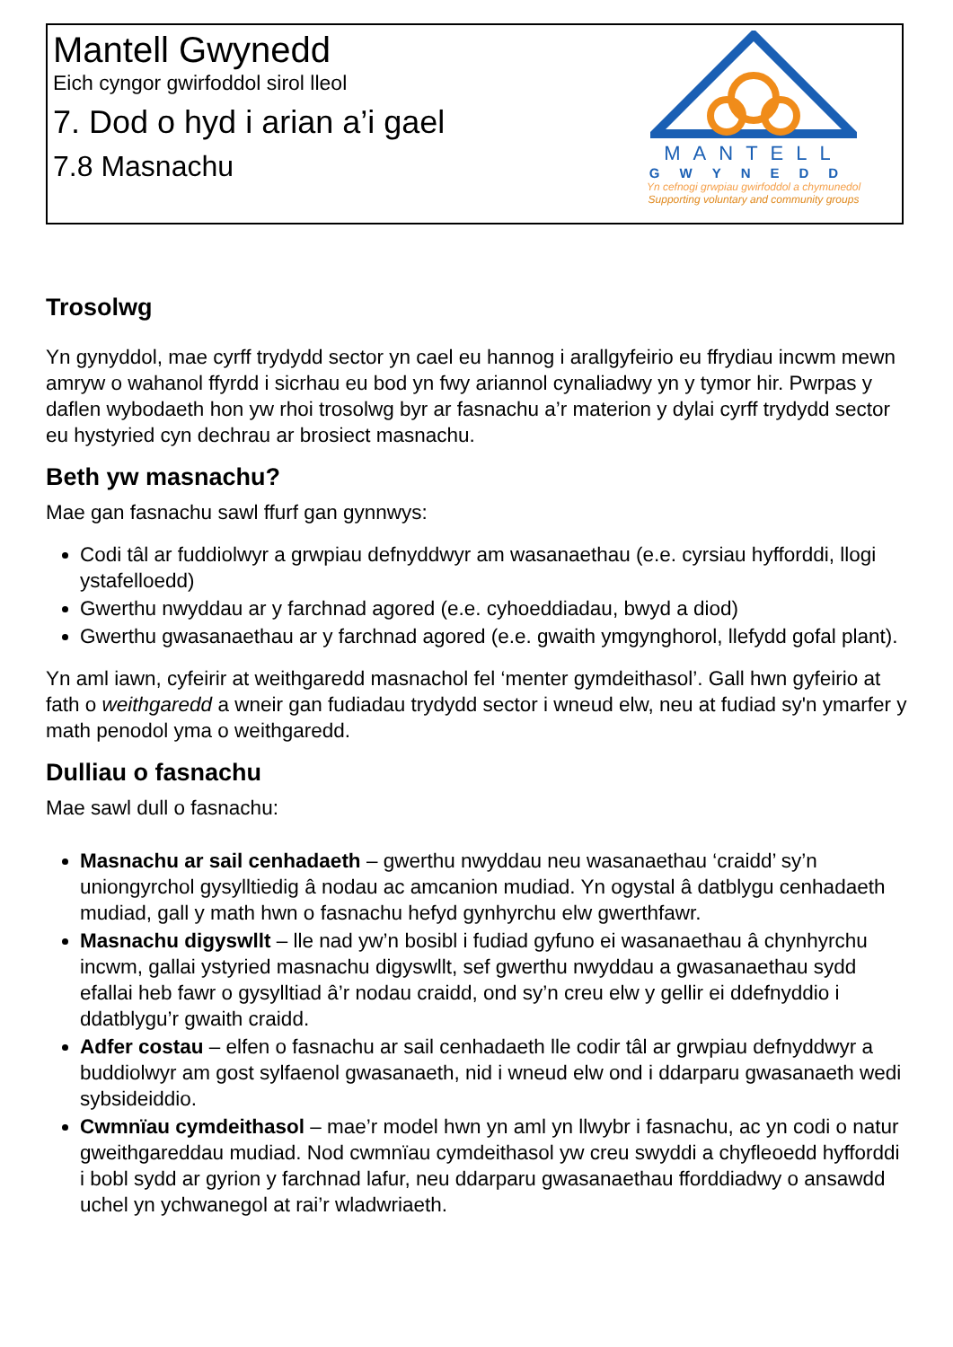Mantell Gwynedd
Eich cyngor gwirfoddol sirol lleol
7. Dod o hyd i arian a’i gael
7.8 Masnachu
MANTELL
GWYNEDD
Yn cefnogi grwpiau gwirfoddol a chymunedol
Supporting voluntary and community groups
Trosolwg
Yn gynyddol, mae cyrff trydydd sector yn cael eu hannog i arallgyfeirio eu ffrydiau incwm mewn amryw o wahanol ffyrdd i sicrhau eu bod yn fwy ariannol cynaliadwy yn y tymor hir. Pwrpas y daflen wybodaeth hon yw rhoi trosolwg byr ar fasnachu a’r materion y dylai cyrff trydydd sector eu hystyried cyn dechrau ar brosiect masnachu.
Beth yw masnachu?
Mae gan fasnachu sawl ffurf gan gynnwys:
Codi tâl ar fuddiolwyr a grwpiau defnyddwyr am wasanaethau (e.e. cyrsiau hyfforddi, llogi ystafelloedd)
Gwerthu nwyddau ar y farchnad agored (e.e. cyhoeddiadau, bwyd a diod)
Gwerthu gwasanaethau ar y farchnad agored (e.e. gwaith ymgynghorol, llefydd gofal plant).
Yn aml iawn, cyfeirir at weithgaredd masnachol fel ‘menter gymdeithasol’. Gall hwn gyfeirio at fath o weithgaredd a wneir gan fudiadau trydydd sector i wneud elw, neu at fudiad sy'n ymarfer y math penodol yma o weithgaredd.
Dulliau o fasnachu
Mae sawl dull o fasnachu:
Masnachu ar sail cenhadaeth – gwerthu nwyddau neu wasanaethau ‘craidd’ sy’n uniongyrchol gysylltiedig â nodau ac amcanion mudiad. Yn ogystal â datblygu cenhadaeth mudiad, gall y math hwn o fasnachu hefyd gynhyrchu elw gwerthfawr.
Masnachu digyswllt – lle nad yw’n bosibl i fudiad gyfuno ei wasanaethau â chynhyrchu incwm, gallai ystyried masnachu digyswllt, sef gwerthu nwyddau a gwasanaethau sydd efallai heb fawr o gysylltiad â’r nodau craidd, ond sy’n creu elw y gellir ei ddefnyddio i ddatblygu’r gwaith craidd.
Adfer costau – elfen o fasnachu ar sail cenhadaeth lle codir tâl ar grwpiau defnyddwyr a buddiolwyr am gost sylfaenol gwasanaeth, nid i wneud elw ond i ddarparu gwasanaeth wedi sybsideiddio.
Cwmnïau cymdeithasol – mae’r model hwn yn aml yn llwybr i fasnachu, ac yn codi o natur gweithgareddau mudiad. Nod cwmnïau cymdeithasol yw creu swyddi a chyfleoedd hyfforddi i bobl sydd ar gyrion y farchnad lafur, neu ddarparu gwasanaethau fforddiadwy o ansawdd uchel yn ychwanegol at rai’r wladwriaeth.